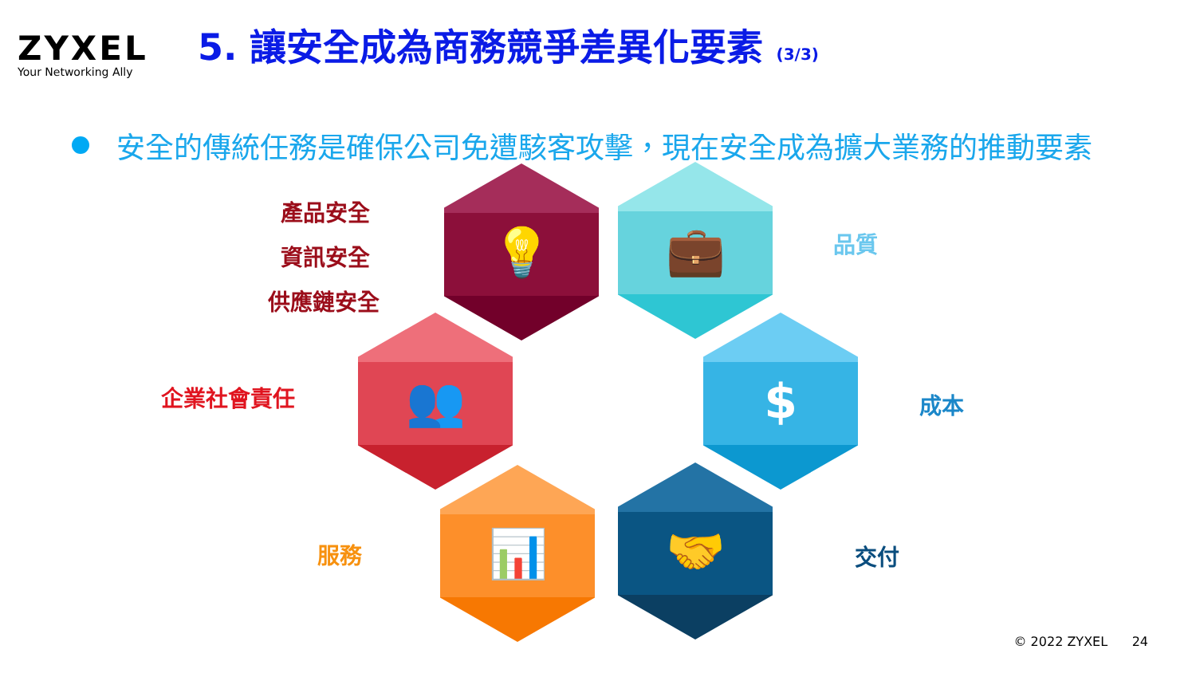ZYXEL
Your Networking Ally
5. 讓安全成為商務競爭差異化要素 (3/3)
安全的傳統任務是確保公司免遭駭客攻擊，現在安全成為擴大業務的推動要素
產品安全
資訊安全
供應鏈安全
💡 💼
品質
企業社會責任
👥 $
成本
服務
📊 🤝
交付
© 2022 ZYXEL 24